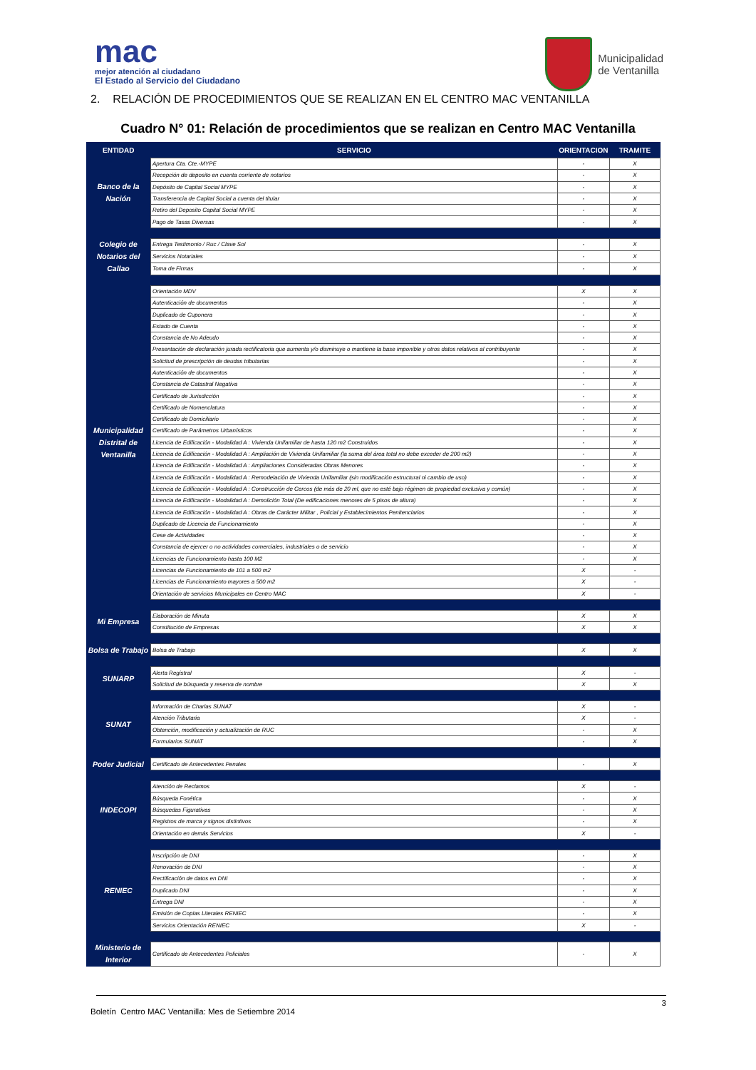mac
mejor atención al ciudadano
El Estado al Servicio del Ciudadano
Municipalidad
de Ventanilla
2. RELACIÓN DE PROCEDIMIENTOS QUE SE REALIZAN EN EL CENTRO MAC VENTANILLA
Cuadro N° 01: Relación de procedimientos que se realizan en Centro MAC Ventanilla
| ENTIDAD | SERVICIO | ORIENTACION | TRAMITE |
| --- | --- | --- | --- |
| Banco de la Nación | Apertura Cta. Cte.-MYPE | - | X |
| | Recepción de deposito en cuenta corriente de notarios | - | X |
| | Depósito de Capital Social MYPE | - | X |
| | Transferencia de Capital Social a cuenta del titular | - | X |
| | Retiro del Deposito Capital Social MYPE | - | X |
| | Pago de Tasas Diversas | - | X |
| Colegio de Notarios del Callao | Entrega Testimonio / Ruc / Clave Sol | - | X |
| | Servicios Notariales | - | X |
| | Toma de Firmas | - | X |
| Municipalidad Distrital de Ventanilla | Orientación MDV | X | X |
| | Autenticación de documentos | - | X |
| | Duplicado de Cuponera | - | X |
| | Estado de Cuenta | - | X |
| | Constancia de No Adeudo | - | X |
| | Presentación de declaración jurada rectificatoria que aumenta y/o disminuye o mantiene la base imponible y otros datos relativos al contribuyente | - | X |
| | Solicitud de prescripción de deudas tributarias | - | X |
| | Autenticación de documentos | - | X |
| | Constancia de Catastral Negativa | - | X |
| | Certificado de Jurisdicción | - | X |
| | Certificado de Nomenclatura | - | X |
| | Certificado de Domiciliario | - | X |
| | Certificado de Parámetros Urbanísticos | - | X |
| | Licencia de Edificación - Modalidad A : Vivienda Unifamiliar de hasta 120 m2 Construidos | - | X |
| | Licencia de Edificación - Modalidad A : Ampliación de Vivienda Unifamiliar (la suma del área total no debe exceder de 200 m2) | - | X |
| | Licencia de Edificación - Modalidad A : Ampliaciones Consideradas Obras Menores | - | X |
| | Licencia de Edificación - Modalidad A : Remodelación de Vivienda Unifamiliar (sin modificación estructural ni cambio de uso) | - | X |
| | Licencia de Edificación - Modalidad A : Construcción de Cercos (de más de 20 ml, que no esté bajo régimen de propiedad exclusiva y común) | - | X |
| | Licencia de Edificación - Modalidad A : Demolición Total (De edificaciones menores de 5 pisos de altura) | - | X |
| | Licencia de Edificación - Modalidad A : Obras de Carácter Militar , Policial y Establecimientos Penitenciarios | - | X |
| | Duplicado de Licencia de Funcionamiento | - | X |
| | Cese de Actividades | - | X |
| | Constancia de ejercer o no actividades comerciales, industriales o de servicio | - | X |
| | Licencias de Funcionamiento hasta 100 M2 | - | X |
| | Licencias de Funcionamiento de 101 a 500 m2 | X | - |
| | Licencias de Funcionamiento mayores a 500 m2 | X | - |
| | Orientación de servicios Municipales en Centro MAC | X | - |
| Mi Empresa | Elaboración de Minuta | X | X |
| | Constitución de Empresas | X | X |
| Bolsa de Trabajo | Bolsa de Trabajo | X | X |
| SUNARP | Alerta Registral | X | - |
| | Solicitud de búsqueda y reserva de nombre | X | X |
| SUNAT | Información de Charlas SUNAT | X | - |
| | Atención Tributaria | X | - |
| | Obtención, modificación y actualización de RUC | - | X |
| | Formularios SUNAT | - | X |
| Poder Judicial | Certificado de Antecedentes Penales | - | X |
| INDECOPI | Atención de Reclamos | X | - |
| | Búsqueda Fonética | - | X |
| | Búsquedas Figurativas | - | X |
| | Registros de marca y signos distintivos | - | X |
| | Orientación en demás Servicios | X | - |
| RENIEC | Inscripción de DNI | - | X |
| | Renovación de DNI | - | X |
| | Rectificación de datos en DNI | - | X |
| | Duplicado DNI | - | X |
| | Entrega DNI | - | X |
| | Emisión de Copias Literales RENIEC | - | X |
| | Servicios Orientación RENIEC | X | - |
| Ministerio de Interior | Certificado de Antecedentes Policiales | - | X |
3
Boletín Centro MAC Ventanilla: Mes de Setiembre 2014